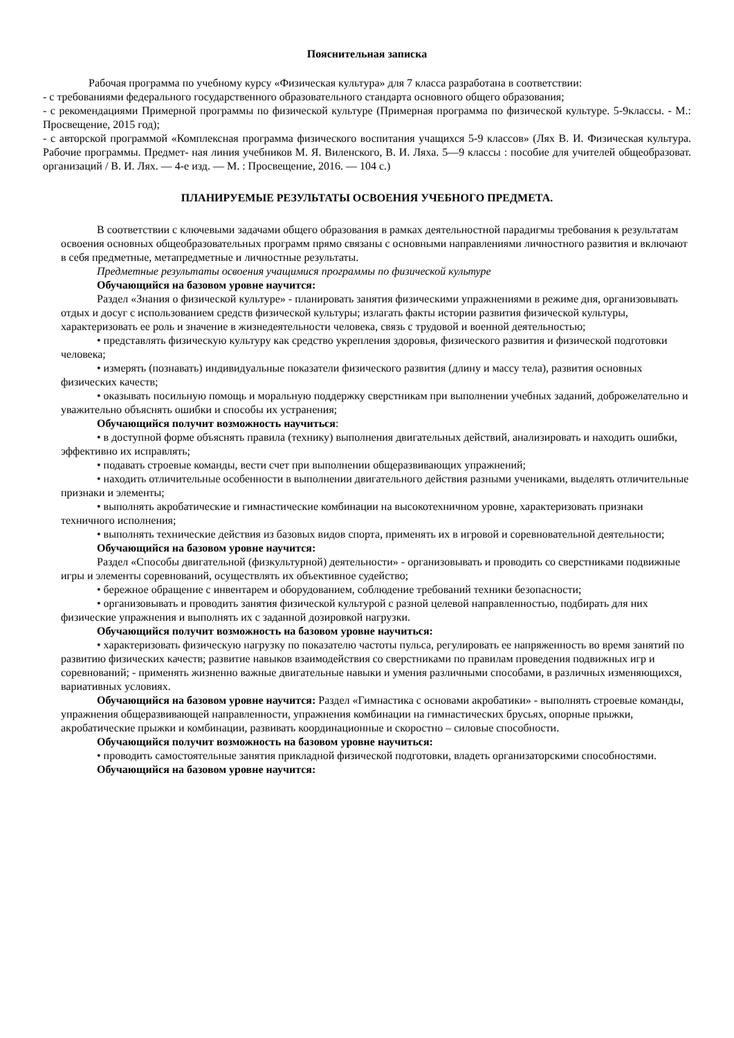Пояснительная записка
Рабочая программа по учебному курсу «Физическая культура» для 7 класса разработана в соответствии:
- с требованиями федерального государственного образовательного стандарта основного общего образования;
- с рекомендациями Примерной программы по физической культуре (Примерная программа по физической культуре. 5-9классы. - М.: Просвещение, 2015 год);
- с авторской программой «Комплексная программа физического воспитания учащихся 5-9 классов» (Лях В. И. Физическая культура. Рабочие программы. Предмет- ная линия учебников М. Я. Виленского, В. И. Ляха. 5—9 классы : пособие для учителей общеобразоват. организаций / В. И. Лях. — 4-е изд. — М. : Просвещение, 2016. — 104 с.)
ПЛАНИРУЕМЫЕ РЕЗУЛЬТАТЫ ОСВОЕНИЯ УЧЕБНОГО ПРЕДМЕТА.
В соответствии с ключевыми задачами общего образования в рамках деятельностной парадигмы требования к результатам освоения основных общеобразовательных программ прямо связаны с основными направлениями личностного развития и включают в себя предметные, метапредметные и личностные результаты.
Предметные результаты освоения учащимися программы по физической культуре
Обучающийся на базовом уровне научится:
Раздел «Знания о физической культуре» - планировать занятия физическими упражнениями в режиме дня, организовывать отдых и досуг с использованием средств физической культуры; излагать факты истории развития физической культуры, характеризовать ее роль и значение в жизнедеятельности человека, связь с трудовой и военной деятельностью;
• представлять физическую культуру как средство укрепления здоровья, физического развития и физической подготовки человека;
• измерять (познавать) индивидуальные показатели физического развития (длину и массу тела), развития основных физических качеств;
• оказывать посильную помощь и моральную поддержку сверстникам при выполнении учебных заданий, доброжелательно и уважительно объяснять ошибки и способы их устранения;
Обучающийся получит возможность научиться:
• в доступной форме объяснять правила (технику) выполнения двигательных действий, анализировать и находить ошибки, эффективно их исправлять;
• подавать строевые команды, вести счет при выполнении общеразвивающих упражнений;
• находить отличительные особенности в выполнении двигательного действия разными учениками, выделять отличительные признаки и элементы;
• выполнять акробатические и гимнастические комбинации на высокотехничном уровне, характеризовать признаки техничного исполнения;
• выполнять технические действия из базовых видов спорта, применять их в игровой и соревновательной деятельности;
Обучающийся на базовом уровне научится:
Раздел «Способы двигательной (физкультурной) деятельности» - организовывать и проводить со сверстниками подвижные игры и элементы соревнований, осуществлять их объективное судейство;
• бережное обращение с инвентарем и оборудованием, соблюдение требований техники безопасности;
• организовывать и проводить занятия физической культурой с разной целевой направленностью, подбирать для них физические упражнения и выполнять их с заданной дозировкой нагрузки.
Обучающийся получит возможность на базовом уровне научиться:
• характеризовать физическую нагрузку по показателю частоты пульса, регулировать ее напряженность во время занятий по развитию физических качеств; развитие навыков взаимодействия со сверстниками по правилам проведения подвижных игр и соревнований; - применять жизненно важные двигательные навыки и умения различными способами, в различных изменяющихся, вариативных условиях.
Обучающийся на базовом уровне научится: Раздел «Гимнастика с основами акробатики» - выполнять строевые команды, упражнения общеразвивающей направленности, упражнения комбинации на гимнастических брусьях, опорные прыжки, акробатические прыжки и комбинации, развивать координационные и скоростно – силовые способности.
Обучающийся получит возможность на базовом уровне научиться:
• проводить самостоятельные занятия прикладной физической подготовки, владеть организаторскими способностями.
Обучающийся на базовом уровне научится: